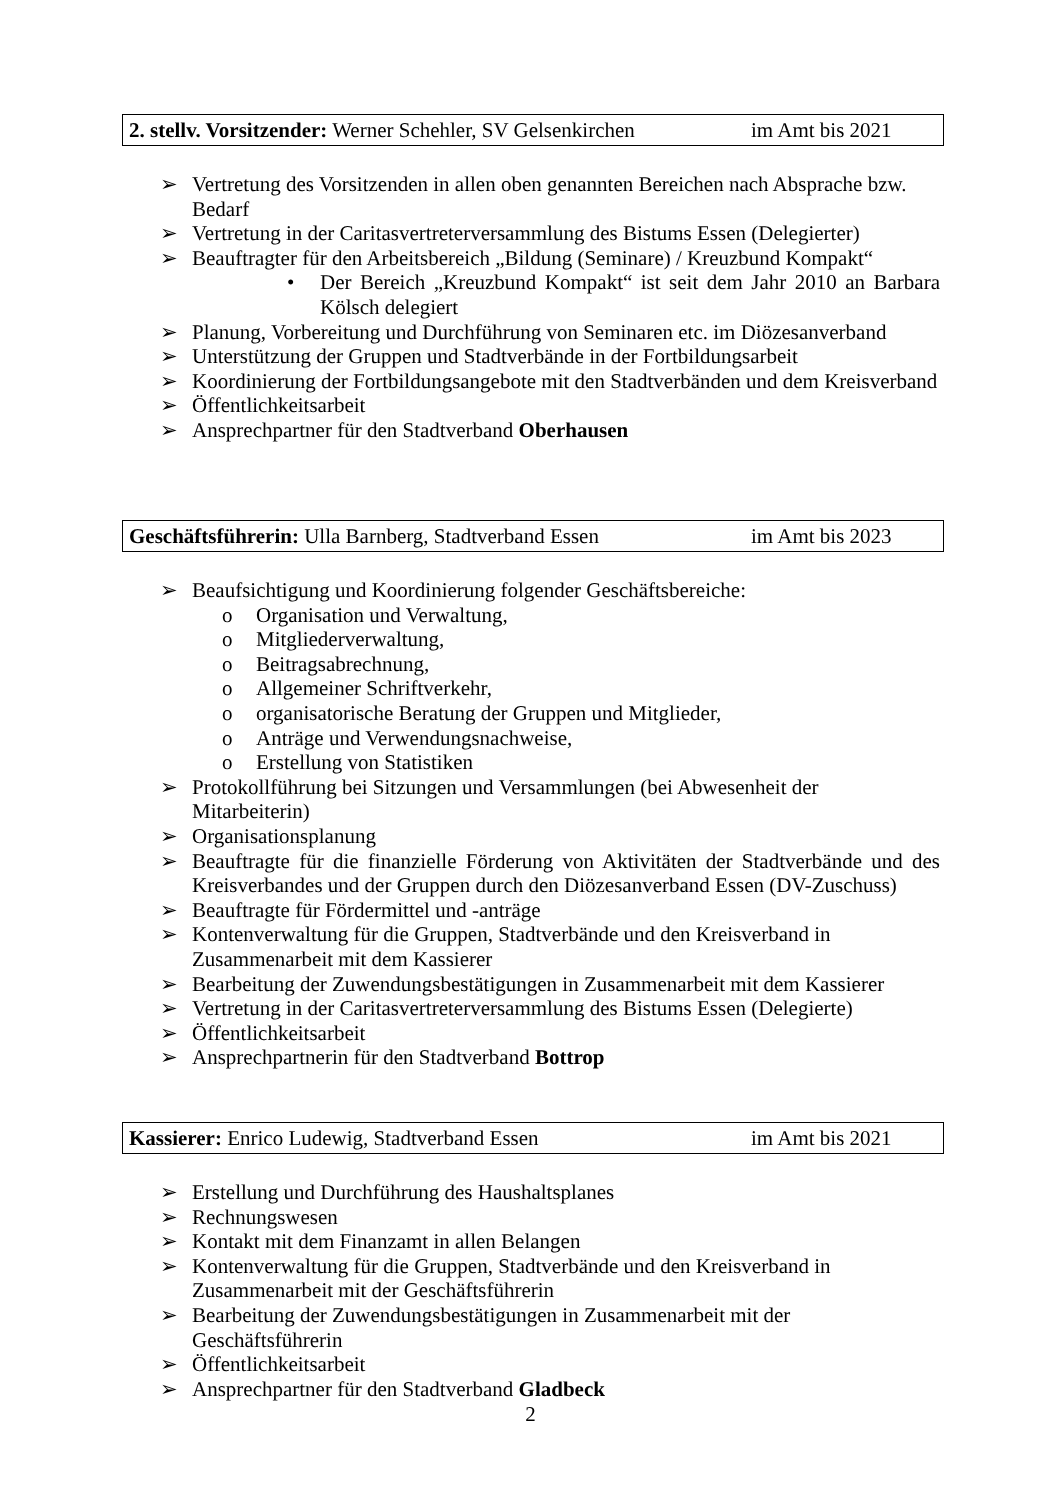2. stellv. Vorsitzender: Werner Schehler, SV Gelsenkirchen im Amt bis 2021
➢ Vertretung des Vorsitzenden in allen oben genannten Bereichen nach Absprache bzw. Bedarf
➢ Vertretung in der Caritasvertreterversammlung des Bistums Essen (Delegierter)
➢ Beauftragter für den Arbeitsbereich „Bildung (Seminare) / Kreuzbund Kompakt“
• Der Bereich „Kreuzbund Kompakt“ ist seit dem Jahr 2010 an Barbara Kölsch delegiert
➢ Planung, Vorbereitung und Durchführung von Seminaren etc. im Diözesanverband
➢ Unterstützung der Gruppen und Stadtverbände in der Fortbildungsarbeit
➢ Koordinierung der Fortbildungsangebote mit den Stadtverbänden und dem Kreisverband
➢ Öffentlichkeitsarbeit
➢ Ansprechpartner für den Stadtverband Oberhausen
Geschäftsführerin: Ulla Barnberg, Stadtverband Essen im Amt bis 2023
➢ Beaufsichtigung und Koordinierung folgender Geschäftsbereiche:
o Organisation und Verwaltung,
o Mitgliederverwaltung,
o Beitragsabrechnung,
o Allgemeiner Schriftverkehr,
o organisatorische Beratung der Gruppen und Mitglieder,
o Anträge und Verwendungsnachweise,
o Erstellung von Statistiken
➢ Protokollführung bei Sitzungen und Versammlungen (bei Abwesenheit der Mitarbeiterin)
➢ Organisationsplanung
➢ Beauftragte für die finanzielle Förderung von Aktivitäten der Stadtverbände und des Kreisverbandes und der Gruppen durch den Diözesanverband Essen (DV-Zuschuss)
➢ Beauftragte für Fördermittel und -anträge
➢ Kontenverwaltung für die Gruppen, Stadtverbände und den Kreisverband in Zusammenarbeit mit dem Kassierer
➢ Bearbeitung der Zuwendungsbestätigungen in Zusammenarbeit mit dem Kassierer
➢ Vertretung in der Caritasvertreterversammlung des Bistums Essen (Delegierte)
➢ Öffentlichkeitsarbeit
➢ Ansprechpartnerin für den Stadtverband Bottrop
Kassierer: Enrico Ludewig, Stadtverband Essen im Amt bis 2021
➢ Erstellung und Durchführung des Haushaltsplanes
➢ Rechnungswesen
➢ Kontakt mit dem Finanzamt in allen Belangen
➢ Kontenverwaltung für die Gruppen, Stadtverbände und den Kreisverband in Zusammenarbeit mit der Geschäftsführerin
➢ Bearbeitung der Zuwendungsbestätigungen in Zusammenarbeit mit der Geschäftsführerin
➢ Öffentlichkeitsarbeit
➢ Ansprechpartner für den Stadtverband Gladbeck
2